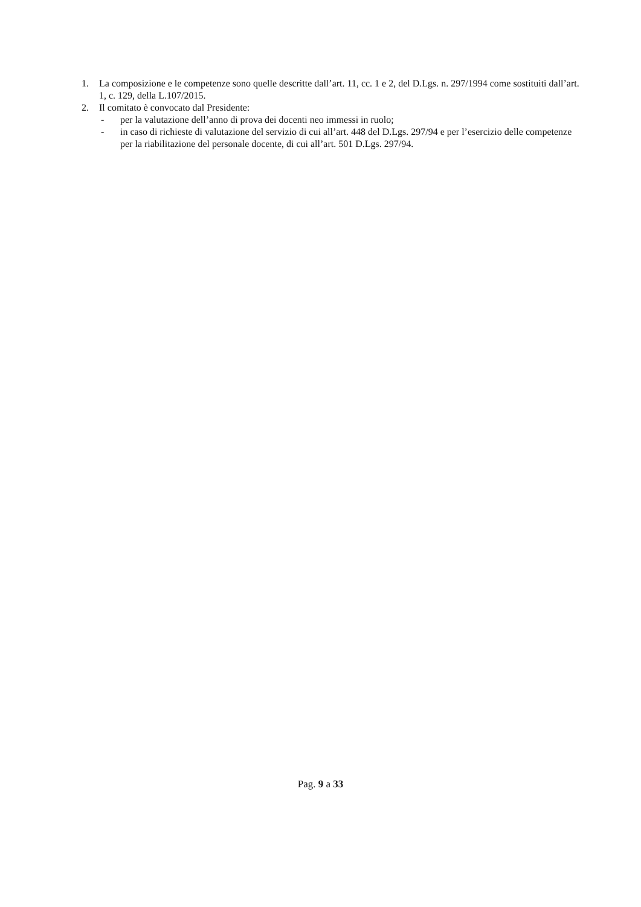1. La composizione e le competenze sono quelle descritte dall’art. 11, cc. 1 e 2, del D.Lgs. n. 297/1994 come sostituiti dall’art. 1, c. 129, della L.107/2015.
2. Il comitato è convocato dal Presidente:
- per la valutazione dell’anno di prova dei docenti neo immessi in ruolo;
- in caso di richieste di valutazione del servizio di cui all’art. 448 del D.Lgs. 297/94 e per l’esercizio delle competenze per la riabilitazione del personale docente, di cui all’art. 501 D.Lgs. 297/94.
Pag. 9 a 33